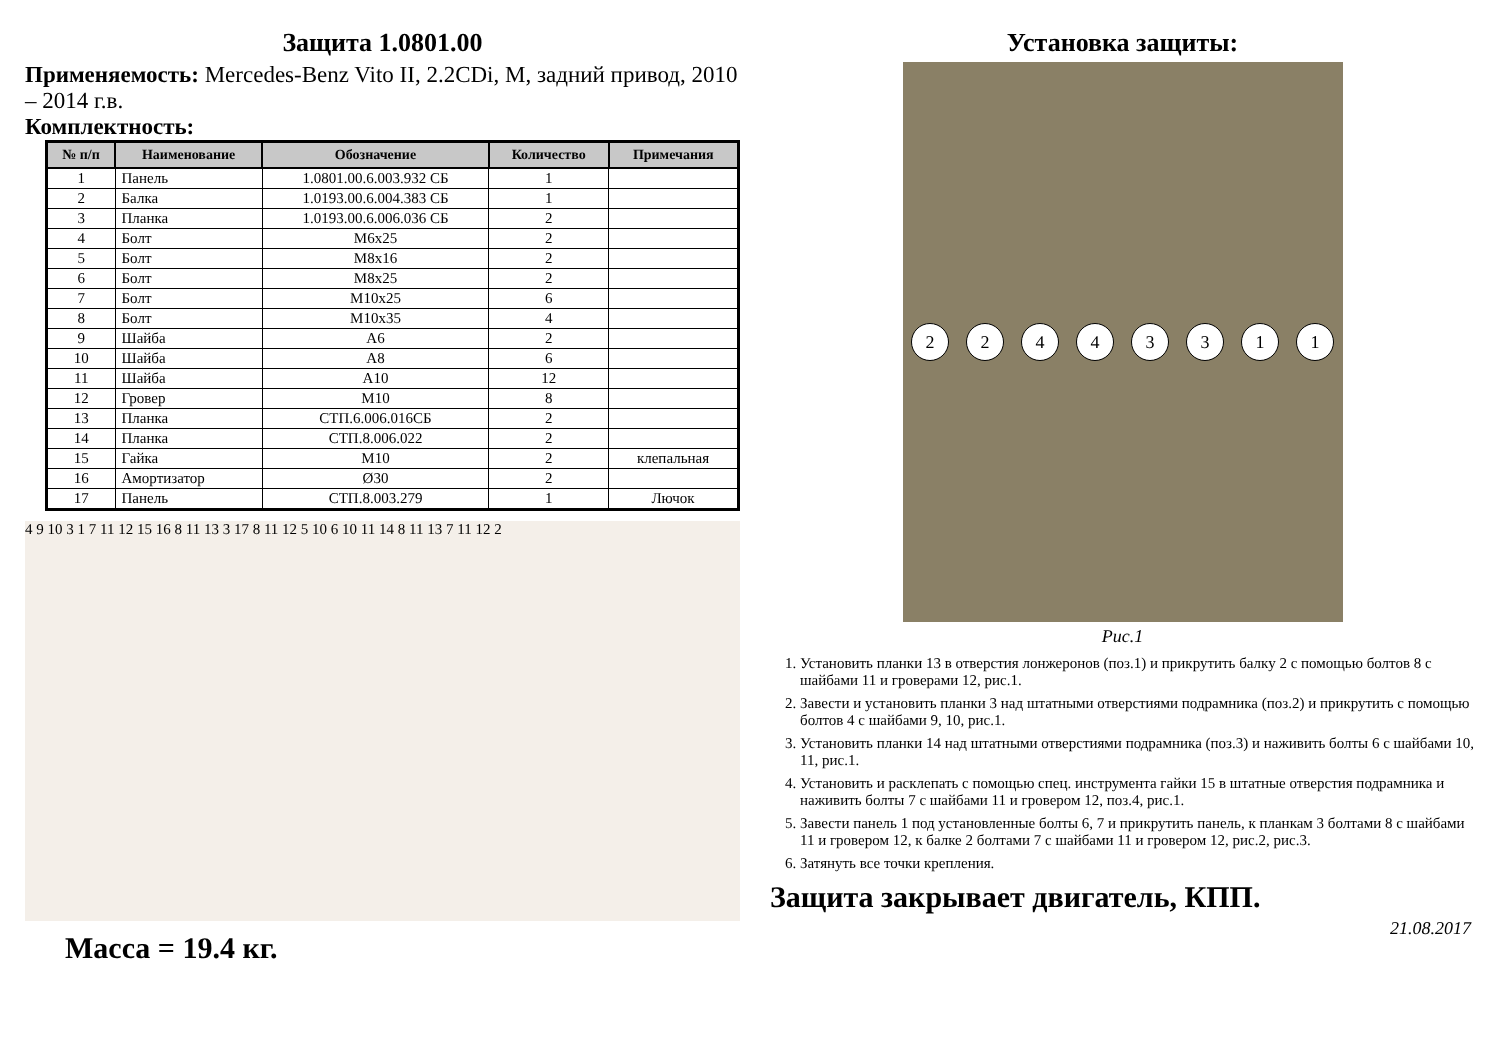Защита 1.0801.00
Применяемость: Mercedes-Benz Vito II, 2.2CDi, M, задний привод, 2010 – 2014 г.в.
Комплектность:
| № п/п | Наименование | Обозначение | Количество | Примечания |
| --- | --- | --- | --- | --- |
| 1 | Панель | 1.0801.00.6.003.932 СБ | 1 | |
| 2 | Балка | 1.0193.00.6.004.383 СБ | 1 | |
| 3 | Планка | 1.0193.00.6.006.036 СБ | 2 | |
| 4 | Болт | М6х25 | 2 | |
| 5 | Болт | М8х16 | 2 | |
| 6 | Болт | М8х25 | 2 | |
| 7 | Болт | М10х25 | 6 | |
| 8 | Болт | М10х35 | 4 | |
| 9 | Шайба | А6 | 2 | |
| 10 | Шайба | А8 | 6 | |
| 11 | Шайба | А10 | 12 | |
| 12 | Гровер | М10 | 8 | |
| 13 | Планка | СТП.6.006.016СБ | 2 | |
| 14 | Планка | СТП.8.006.022 | 2 | |
| 15 | Гайка | М10 | 2 | клепальная |
| 16 | Амортизатор | Ø30 | 2 | |
| 17 | Панель | СТП.8.003.279 | 1 | Лючок |
4 9 10 3 1 7 11 12 15 16 8 11 13 3 17 8 11 12 5 10 6 10 11 14 8 11 13 7 11 12 2
Масса = 19.4 кг.
Установка защиты:
2
2
4
4
3
3
1
1
Рис.1
1. Установить планки 13 в отверстия лонжеронов (поз.1) и прикрутить балку 2 с помощью болтов 8 с шайбами 11 и гроверами 12, рис.1.
2. Завести и установить планки 3 над штатными отверстиями подрамника (поз.2) и прикрутить с помощью болтов 4 с шайбами 9, 10, рис.1.
3. Установить планки 14 над штатными отверстиями подрамника (поз.3) и наживить болты 6 с шайбами 10, 11, рис.1.
4. Установить и расклепать с помощью спец. инструмента гайки 15 в штатные отверстия подрамника и наживить болты 7 с шайбами 11 и гровером 12, поз.4, рис.1.
5. Завести панель 1 под установленные болты 6, 7 и прикрутить панель, к планкам 3 болтами 8 с шайбами 11 и гровером 12, к балке 2 болтами 7 с шайбами 11 и гровером 12, рис.2, рис.3.
6. Затянуть все точки крепления.
Защита закрывает двигатель, КПП.
21.08.2017